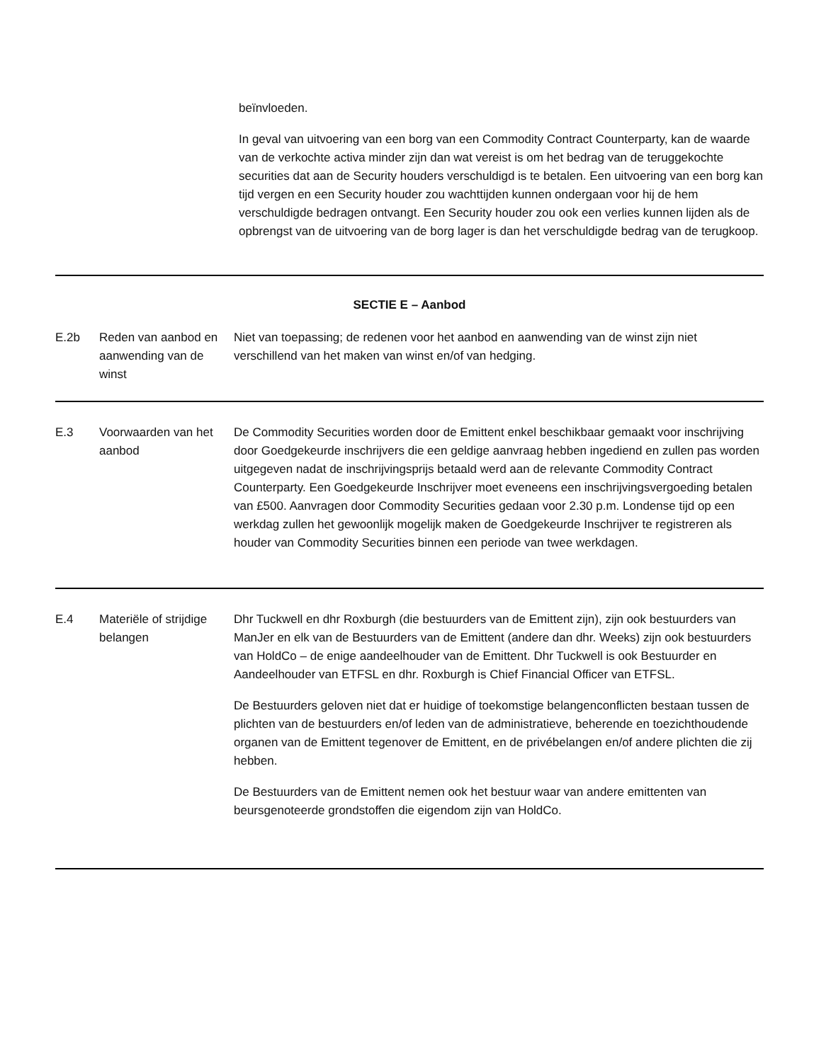beïnvloeden.
In geval van uitvoering van een borg van een Commodity Contract Counterparty, kan de waarde van de verkochte activa minder zijn dan wat vereist is om het bedrag van de teruggekochte securities dat aan de Security houders verschuldigd is te betalen. Een uitvoering van een borg kan tijd vergen en een Security houder zou wachttijden kunnen ondergaan voor hij de hem verschuldigde bedragen ontvangt. Een Security houder zou ook een verlies kunnen lijden als de opbrengst van de uitvoering van de borg lager is dan het verschuldigde bedrag van de terugkoop.
| SECTIE E – Aanbod | | |
| E.2b | Reden van aanbod en aanwending van de winst | Niet van toepassing; de redenen voor het aanbod en aanwending van de winst zijn niet verschillend van het maken van winst en/of van hedging. |
| E.3 | Voorwaarden van het aanbod | De Commodity Securities worden door de Emittent enkel beschikbaar gemaakt voor inschrijving door Goedgekeurde inschrijvers die een geldige aanvraag hebben ingediend en zullen pas worden uitgegeven nadat de inschrijvingsprijs betaald werd aan de relevante Commodity Contract Counterparty. Een Goedgekeurde Inschrijver moet eveneens een inschrijvingsvergoeding betalen van £500. Aanvragen door Commodity Securities gedaan voor 2.30 p.m. Londense tijd op een werkdag zullen het gewoonlijk mogelijk maken de Goedgekeurde Inschrijver te registreren als houder van Commodity Securities binnen een periode van twee werkdagen. |
| E.4 | Materiële of strijdige belangen | Dhr Tuckwell en dhr Roxburgh (die bestuurders van de Emittent zijn), zijn ook bestuurders van ManJer en elk van de Bestuurders van de Emittent (andere dan dhr. Weeks) zijn ook bestuurders van HoldCo – de enige aandeelhouder van de Emittent. Dhr Tuckwell is ook Bestuurder en Aandeelhouder van ETFSL en dhr. Roxburgh is Chief Financial Officer van ETFSL. De Bestuurders geloven niet dat er huidige of toekomstige belangenconflicten bestaan tussen de plichten van de bestuurders en/of leden van de administratieve, beherende en toezichthoudende organen van de Emittent tegenover de Emittent, en de privébelangen en/of andere plichten die zij hebben. De Bestuurders van de Emittent nemen ook het bestuur waar van andere emittenten van beursgenoteerde grondstoffen die eigendom zijn van HoldCo. |